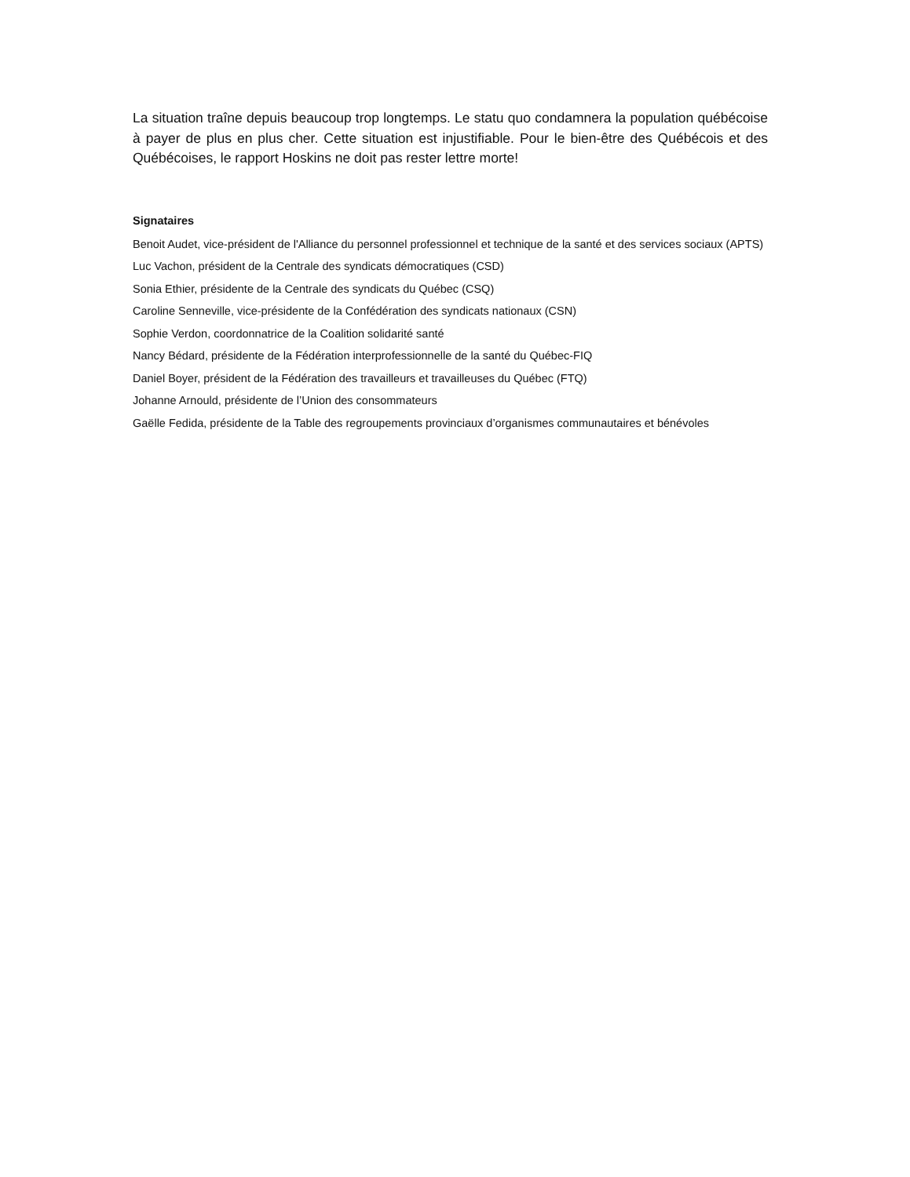La situation traîne depuis beaucoup trop longtemps. Le statu quo condamnera la population québécoise à payer de plus en plus cher. Cette situation est injustifiable. Pour le bien-être des Québécois et des Québécoises, le rapport Hoskins ne doit pas rester lettre morte!
Signataires
Benoit Audet, vice-président de l'Alliance du personnel professionnel et technique de la santé et des services sociaux (APTS)
Luc Vachon, président de la Centrale des syndicats démocratiques (CSD)
Sonia Ethier, présidente de la Centrale des syndicats du Québec (CSQ)
Caroline Senneville, vice-présidente de la Confédération des syndicats nationaux (CSN)
Sophie Verdon, coordonnatrice de la Coalition solidarité santé
Nancy Bédard, présidente de la Fédération interprofessionnelle de la santé du Québec-FIQ
Daniel Boyer, président de la Fédération des travailleurs et travailleuses du Québec (FTQ)
Johanne Arnould, présidente de l’Union des consommateurs
Gaëlle Fedida, présidente de la Table des regroupements provinciaux d’organismes communautaires et bénévoles